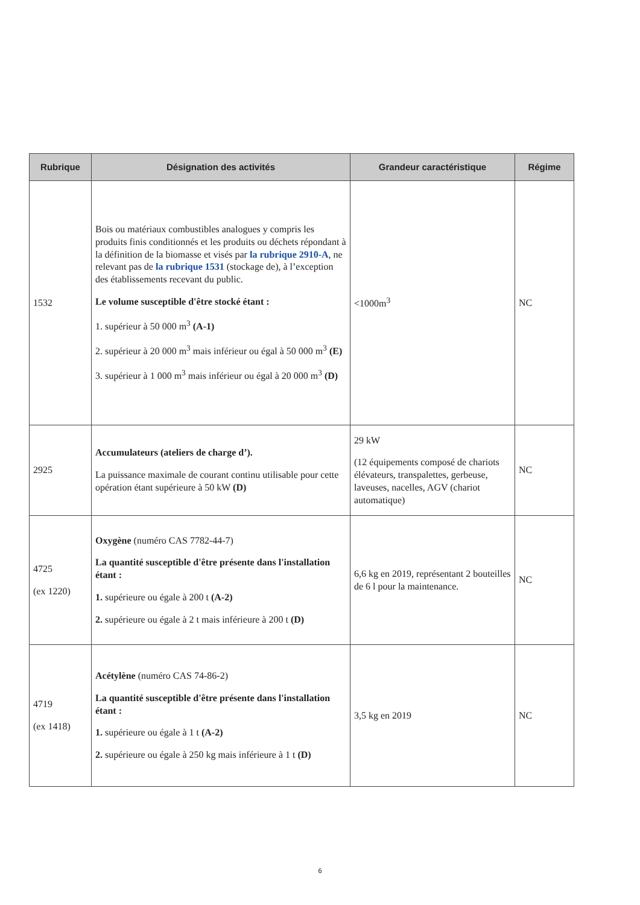| Rubrique | Désignation des activités | Grandeur caractéristique | Régime |
| --- | --- | --- | --- |
| 1532 | Bois ou matériaux combustibles analogues y compris les produits finis conditionnés et les produits ou déchets répondant à la définition de la biomasse et visés par la rubrique 2910-A , ne relevant pas de la rubrique 1531 (stockage de), à l’exception des établissements recevant du public. Le volume susceptible d'être stocké étant : 1. supérieur à 50 000 m<sup>3</sup> (A-1) 2. supérieur à 20 000 m<sup>3</sup> mais inférieur ou égal à 50 000 m<sup>3</sup> (E) 3. supérieur à 1 000 m<sup>3</sup> mais inférieur ou égal à 20 000 m<sup>3</sup> (D) | <1000m<sup>3</sup> | NC |
| 2925 | Accumulateurs (ateliers de charge d’). La puissance maximale de courant continu utilisable pour cette opération étant supérieure à 50 kW (D) | 29 kW (12 équipements composé de chariots élévateurs, transpalettes, gerbeuse, laveuses, nacelles, AGV (chariot automatique) | NC |
| 4725 (ex 1220) | Oxygène (numéro CAS 7782-44-7) La quantité susceptible d'être présente dans l'installation étant : 1. supérieure ou égale à 200 t (A-2) 2. supérieure ou égale à 2 t mais inférieure à 200 t (D) | 6,6 kg en 2019, représentant 2 bouteilles de 6 l pour la maintenance. | NC |
| 4719 (ex 1418) | Acétylène (numéro CAS 74-86-2) La quantité susceptible d'être présente dans l'installation étant : 1. supérieure ou égale à 1 t (A-2) 2. supérieure ou égale à 250 kg mais inférieure à 1 t (D) | 3,5 kg en 2019 | NC |
6